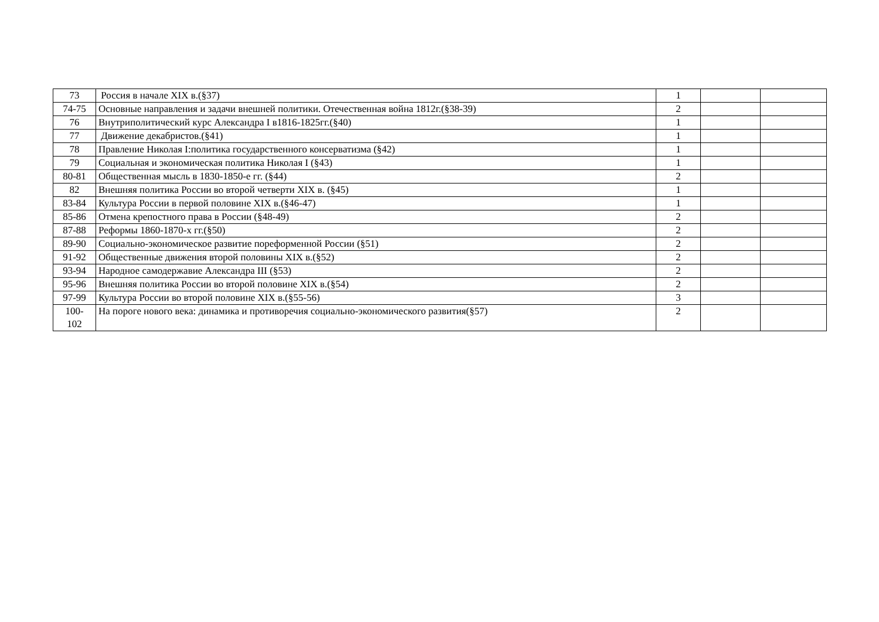| 73 | Россия в начале XIX в.(§37) | 1 | | |
| 74-75 | Основные направления и задачи внешней политики. Отечественная война 1812г.(§38-39) | 2 | | |
| 76 | Внутриполитический курс Александра I в1816-1825гг.(§40) | 1 | | |
| 77 | Движение декабристов.(§41) | 1 | | |
| 78 | Правление Николая I:политика государственного консерватизма (§42) | 1 | | |
| 79 | Социальная и экономическая политика Николая I (§43) | 1 | | |
| 80-81 | Общественная мысль в 1830-1850-е гг. (§44) | 2 | | |
| 82 | Внешняя политика России во второй четверти XIX в. (§45) | 1 | | |
| 83-84 | Культура России в первой половине XIX в.(§46-47) | 1 | | |
| 85-86 | Отмена крепостного права в России (§48-49) | 2 | | |
| 87-88 | Реформы 1860-1870-х гг.(§50) | 2 | | |
| 89-90 | Социально-экономическое развитие пореформенной России (§51) | 2 | | |
| 91-92 | Общественные движения второй половины XIX в.(§52) | 2 | | |
| 93-94 | Народное самодержавие Александра III (§53) | 2 | | |
| 95-96 | Внешняя политика России во второй половине XIX в.(§54) | 2 | | |
| 97-99 | Культура России во второй половине XIX в.(§55-56) | 3 | | |
| 100- 102 | На пороге нового века: динамика и противоречия социально-экономического развития(§57) | 2 | | |